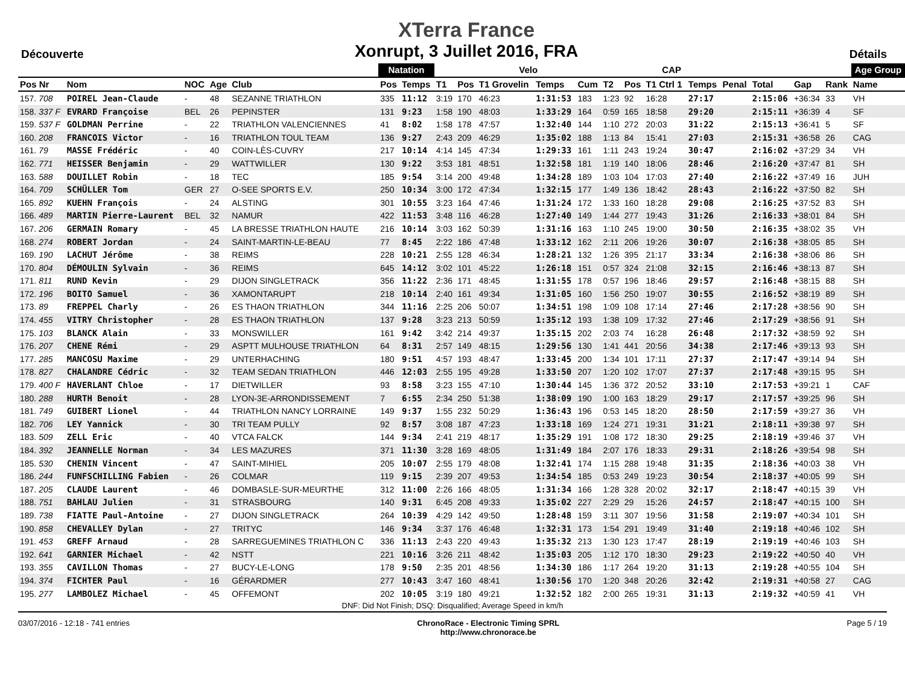Découverte
XTerra France
Xonrupt, 3 Juillet 2016, FRA
Détails
| | | | | | | Natation | | | Velo | | | | | CAP | | | | | | | Age Group |
| --- | --- | --- | --- | --- | --- | --- | --- | --- | --- | --- | --- | --- | --- | --- | --- | --- | --- | --- | --- | --- | --- |
| Pos Nr | Nom | NOC | Age | Club | | Pos | Temps | T1 | Pos | T1 Grovelin | Temps | Cum | T2 | Pos | T1 Ctrl 1 | Temps | Penal | Total | Gap | Rank | Name |
| 157. 708 | POIREL Jean-Claude | - | 48 | SEZANNE TRIATHLON | | 335 | 11:12 | 3:19 | 170 | 46:23 | 1:31:53 | 183 | 1:23 | 92 | 16:28 | 27:17 | | 2:15:06 | +36:34 | 33 | VH |
| 158. 337 F | EVRARD Françoise | BEL | 26 | PEPINSTER | | 131 | 9:23 | 1:58 | 190 | 48:03 | 1:33:29 | 164 | 0:59 | 165 | 18:58 | 29:20 | | 2:15:11 | +36:39 | 4 | SF |
| 159. 537 F | GOLDMAN Perrine | - | 22 | TRIATHLON VALENCIENNES | | 41 | 8:02 | 1:58 | 178 | 47:57 | 1:32:40 | 144 | 1:10 | 272 | 20:03 | 31:22 | | 2:15:13 | +36:41 | 5 | SF |
| 160. 208 | FRANCOIS Victor | - | 16 | TRIATHLON TOUL TEAM | | 136 | 9:27 | 2:43 | 209 | 46:29 | 1:35:02 | 188 | 1:13 | 84 | 15:41 | 27:03 | | 2:15:31 | +36:58 | 26 | CAG |
| 161. 79 | MASSE Frédéric | - | 40 | COIN-LÈS-CUVRY | | 217 | 10:14 | 4:14 | 145 | 47:34 | 1:29:33 | 161 | 1:11 | 243 | 19:24 | 30:47 | | 2:16:02 | +37:29 | 34 | VH |
| 162. 771 | HEISSER Benjamin | - | 29 | WATTWILLER | | 130 | 9:22 | 3:53 | 181 | 48:51 | 1:32:58 | 181 | 1:19 | 140 | 18:06 | 28:46 | | 2:16:20 | +37:47 | 81 | SH |
| 163. 588 | DOUILLET Robin | - | 18 | TEC | | 185 | 9:54 | 3:14 | 200 | 49:48 | 1:34:28 | 189 | 1:03 | 104 | 17:03 | 27:40 | | 2:16:22 | +37:49 | 16 | JUH |
| 164. 709 | SCHÜLLER Tom | GER | 27 | O-SEE SPORTS E.V. | | 250 | 10:34 | 3:00 | 172 | 47:34 | 1:32:15 | 177 | 1:49 | 136 | 18:42 | 28:43 | | 2:16:22 | +37:50 | 82 | SH |
| 165. 892 | KUEHN François | - | 24 | ALSTING | | 301 | 10:55 | 3:23 | 164 | 47:46 | 1:31:24 | 172 | 1:33 | 160 | 18:28 | 29:08 | | 2:16:25 | +37:52 | 83 | SH |
| 166. 489 | MARTIN Pierre-Laurent | BEL | 32 | NAMUR | | 422 | 11:53 | 3:48 | 116 | 46:28 | 1:27:40 | 149 | 1:44 | 277 | 19:43 | 31:26 | | 2:16:33 | +38:01 | 84 | SH |
| 167. 206 | GERMAIN Romary | - | 45 | LA BRESSE TRIATHLON HAUTE | | 216 | 10:14 | 3:03 | 162 | 50:39 | 1:31:16 | 163 | 1:10 | 245 | 19:00 | 30:50 | | 2:16:35 | +38:02 | 35 | VH |
| 168. 274 | ROBERT Jordan | - | 24 | SAINT-MARTIN-LE-BEAU | | 77 | 8:45 | 2:22 | 186 | 47:48 | 1:33:12 | 162 | 2:11 | 206 | 19:26 | 30:07 | | 2:16:38 | +38:05 | 85 | SH |
| 169. 190 | LACHUT Jérôme | - | 38 | REIMS | | 228 | 10:21 | 2:55 | 128 | 46:34 | 1:28:21 | 132 | 1:26 | 395 | 21:17 | 33:34 | | 2:16:38 | +38:06 | 86 | SH |
| 170. 804 | DÉMOULIN Sylvain | - | 36 | REIMS | | 645 | 14:12 | 3:02 | 101 | 45:22 | 1:26:18 | 151 | 0:57 | 324 | 21:08 | 32:15 | | 2:16:46 | +38:13 | 87 | SH |
| 171. 811 | RUND Kevin | - | 29 | DIJON SINGLETRACK | | 356 | 11:22 | 2:36 | 171 | 48:45 | 1:31:55 | 178 | 0:57 | 196 | 18:46 | 29:57 | | 2:16:48 | +38:15 | 88 | SH |
| 172. 196 | BOITO Samuel | - | 36 | XAMONTARUPT | | 218 | 10:14 | 2:40 | 161 | 49:34 | 1:31:05 | 160 | 1:56 | 250 | 19:07 | 30:55 | | 2:16:52 | +38:19 | 89 | SH |
| 173. 89 | FREPPEL Charly | - | 26 | ES THAON TRIATHLON | | 344 | 11:16 | 2:25 | 206 | 50:07 | 1:34:51 | 198 | 1:09 | 108 | 17:14 | 27:46 | | 2:17:28 | +38:56 | 90 | SH |
| 174. 455 | VITRY Christopher | - | 28 | ES THAON TRIATHLON | | 137 | 9:28 | 3:23 | 213 | 50:59 | 1:35:12 | 193 | 1:38 | 109 | 17:32 | 27:46 | | 2:17:29 | +38:56 | 91 | SH |
| 175. 103 | BLANCK Alain | - | 33 | MONSWILLER | | 161 | 9:42 | 3:42 | 214 | 49:37 | 1:35:15 | 202 | 2:03 | 74 | 16:28 | 26:48 | | 2:17:32 | +38:59 | 92 | SH |
| 176. 207 | CHENE Rémi | - | 29 | ASPTT MULHOUSE TRIATHLON | | 64 | 8:31 | 2:57 | 149 | 48:15 | 1:29:56 | 130 | 1:41 | 441 | 20:56 | 34:38 | | 2:17:46 | +39:13 | 93 | SH |
| 177. 285 | MANCOSU Maxime | - | 29 | UNTERHACHING | | 180 | 9:51 | 4:57 | 193 | 48:47 | 1:33:45 | 200 | 1:34 | 101 | 17:11 | 27:37 | | 2:17:47 | +39:14 | 94 | SH |
| 178. 827 | CHALANDRE Cédric | - | 32 | TEAM SEDAN TRIATHLON | | 446 | 12:03 | 2:55 | 195 | 49:28 | 1:33:50 | 207 | 1:20 | 102 | 17:07 | 27:37 | | 2:17:48 | +39:15 | 95 | SH |
| 179. 400 F | HAVERLANT Chloe | - | 17 | DIETWILLER | | 93 | 8:58 | 3:23 | 155 | 47:10 | 1:30:44 | 145 | 1:36 | 372 | 20:52 | 33:10 | | 2:17:53 | +39:21 | 1 | CAF |
| 180. 288 | HURTH Benoit | - | 28 | LYON-3E-ARRONDISSEMENT | | 7 | 6:55 | 2:34 | 250 | 51:38 | 1:38:09 | 190 | 1:00 | 163 | 18:29 | 29:17 | | 2:17:57 | +39:25 | 96 | SH |
| 181. 749 | GUIBERT Lionel | - | 44 | TRIATHLON NANCY LORRAINE | | 149 | 9:37 | 1:55 | 232 | 50:29 | 1:36:43 | 196 | 0:53 | 145 | 18:20 | 28:50 | | 2:17:59 | +39:27 | 36 | VH |
| 182. 706 | LEY Yannick | - | 30 | TRI TEAM PULLY | | 92 | 8:57 | 3:08 | 187 | 47:23 | 1:33:18 | 169 | 1:24 | 271 | 19:31 | 31:21 | | 2:18:11 | +39:38 | 97 | SH |
| 183. 509 | ZELL Eric | - | 40 | VTCA FALCK | | 144 | 9:34 | 2:41 | 219 | 48:17 | 1:35:29 | 191 | 1:08 | 172 | 18:30 | 29:25 | | 2:18:19 | +39:46 | 37 | VH |
| 184. 392 | JEANNELLE Norman | - | 34 | LES MAZURES | | 371 | 11:30 | 3:28 | 169 | 48:05 | 1:31:49 | 184 | 2:07 | 176 | 18:33 | 29:31 | | 2:18:26 | +39:54 | 98 | SH |
| 185. 530 | CHENIN Vincent | - | 47 | SAINT-MIHIEL | | 205 | 10:07 | 2:55 | 179 | 48:08 | 1:32:41 | 174 | 1:15 | 288 | 19:48 | 31:35 | | 2:18:36 | +40:03 | 38 | VH |
| 186. 244 | FUNFSCHILLING Fabien | - | 26 | COLMAR | | 119 | 9:15 | 2:39 | 207 | 49:53 | 1:34:54 | 185 | 0:53 | 249 | 19:23 | 30:54 | | 2:18:37 | +40:05 | 99 | SH |
| 187. 205 | CLAUDE Laurent | - | 46 | DOMBASLE-SUR-MEURTHE | | 312 | 11:00 | 2:26 | 166 | 48:05 | 1:31:34 | 166 | 1:28 | 328 | 20:02 | 32:17 | | 2:18:47 | +40:15 | 39 | VH |
| 188. 751 | BAHLAU Julien | - | 31 | STRASBOURG | | 140 | 9:31 | 6:45 | 208 | 49:33 | 1:35:02 | 227 | 2:29 | 29 | 15:26 | 24:57 | | 2:18:47 | +40:15 | 100 | SH |
| 189. 738 | FIATTE Paul-Antoine | - | 27 | DIJON SINGLETRACK | | 264 | 10:39 | 4:29 | 142 | 49:50 | 1:28:48 | 159 | 3:11 | 307 | 19:56 | 31:58 | | 2:19:07 | +40:34 | 101 | SH |
| 190. 858 | CHEVALLEY Dylan | - | 27 | TRITYC | | 146 | 9:34 | 3:37 | 176 | 46:48 | 1:32:31 | 173 | 1:54 | 291 | 19:49 | 31:40 | | 2:19:18 | +40:46 | 102 | SH |
| 191. 453 | GREFF Arnaud | - | 28 | SARREGUEMINES TRIATHLON C | | 336 | 11:13 | 2:43 | 220 | 49:43 | 1:35:32 | 213 | 1:30 | 123 | 17:47 | 28:19 | | 2:19:19 | +40:46 | 103 | SH |
| 192. 641 | GARNIER Michael | - | 42 | NSTT | | 221 | 10:16 | 3:26 | 211 | 48:42 | 1:35:03 | 205 | 1:12 | 170 | 18:30 | 29:23 | | 2:19:22 | +40:50 | 40 | VH |
| 193. 355 | CAVILLON Thomas | - | 27 | BUCY-LE-LONG | | 178 | 9:50 | 2:35 | 201 | 48:56 | 1:34:30 | 186 | 1:17 | 264 | 19:20 | 31:13 | | 2:19:28 | +40:55 | 104 | SH |
| 194. 374 | FICHTER Paul | - | 16 | GÉRARDMER | | 277 | 10:43 | 3:47 | 160 | 48:41 | 1:30:56 | 170 | 1:20 | 348 | 20:26 | 32:42 | | 2:19:31 | +40:58 | 27 | CAG |
| 195. 277 | LAMBOLEZ Michael | - | 45 | OFFEMONT | | 202 | 10:05 | 3:19 | 180 | 49:21 | 1:32:52 | 182 | 2:00 | 265 | 19:31 | 31:13 | | 2:19:32 | +40:59 | 41 | VH |
DNF: Did Not Finish; DSQ: Disqualified; Average Speed in km/h
03/07/2016 - 12:18 - 741 entries
ChronoRace - Electronic Timing SPRL
http://www.chronorace.be
Page 5 / 19